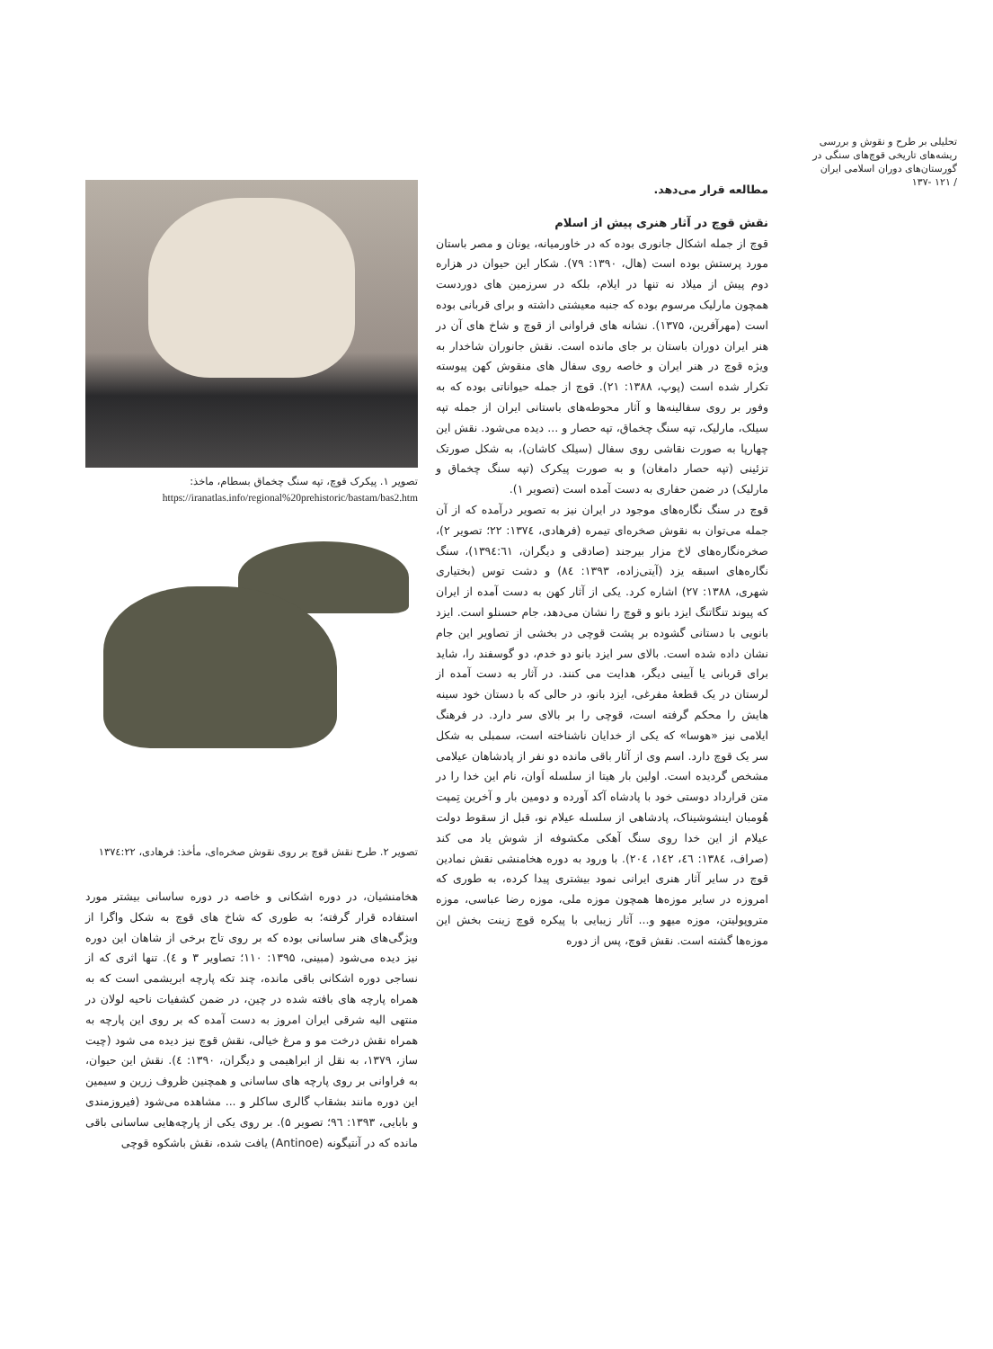تحلیلی بر طرح و نقوش و بررسی ریشه‌های تاریخی قوچ‌های سنگی در گورستان‌های دوران اسلامی ایران
/ ۱۲۱ -۱۳۷
مطالعه قرار می‌دهد.
نقش قوچ در آثار هنری پیش از اسلام
قوچ از جمله اشکال جانوری بوده که در خاورمیانه، یونان و مصر باستان مورد پرستش بوده است (هال، ۱۳۹۰: ۷۹). شکار این حیوان در هزاره دوم پیش از میلاد نه تنها در ایلام، بلکه در سرزمین های دوردست همچون مارلیک مرسوم بوده که جنبه معیشتی داشته و برای قربانی بوده است (مهرآفرین، ۱۳۷۵). نشانه های فراوانی از قوچ و شاخ های آن در هنر ایران دوران باستان بر جای مانده است. نقش جانوران شاخدار به ویژه قوچ در هنر ایران و خاصه روی سفال های منقوش کهن پیوسته تکرار شده است (پوپ، ۱۳۸۸: ۲۱). قوچ از جمله حیواناتی بوده که به وفور بر روی سفالینه‌ها و آثار محوطه‌های باستانی ایران از جمله تپه سیلک، مارلیک، تپه سنگ چخماق، تپه حصار و ... دیده می‌شود. نقش این چهارپا به صورت نقاشی روی سفال (سیلک کاشان)، به شکل صورتک تزئینی (تپه حصار دامغان) و به صورت پیکرک (تپه سنگ چخماق و مارلیک) در ضمن حفاری به دست آمده است (تصویر ۱).
قوچ در سنگ نگاره‌های موجود در ایران نیز به تصویر درآمده که از آن جمله می‌توان به نقوش صخره‌ای تیمره (فرهادی، ۱۳۷٤: ۲۲؛ تصویر ۲)، صخره‌نگاره‌های لاخ مزار بیرجند (صادقی و دیگران، ۱۳۹٤:٦۱)، سنگ نگاره‌های اسبقه یزد (آیتی‌زاده، ۱۳۹۳: ۸٤) و دشت توس (بختیاری شهری، ۱۳۸۸: ۲۷) اشاره کرد. یکی از آثار کهن به دست آمده از ایران که پیوند تنگاتنگ ایزد بانو و قوچ را نشان می‌دهد، جام حسنلو است. ایزد بانویی با دستانی گشوده بر پشت قوچی در بخشی از تصاویر این جام نشان داده شده است. بالای سر ایزد بانو دو خدم، دو گوسفند را، شاید برای قربانی یا آیینی دیگر، هدایت می کنند. در آثار به دست آمده از لرستان در یک قطعهٔ مفرغی، ایزد بانو، در حالی که با دستان خود سینه هایش را محکم گرفته است، قوچی را بر بالای سر دارد. در فرهنگ ایلامی نیز «هوسا» که یکی از خدایان ناشناخته است، سمبلی به شکل سر یک قوچ دارد. اسم وی از آثار باقی مانده دو نفر از پادشاهان عیلامی مشخص گردیده است. اولین بار هیتا از سلسله اَوان، نام این خدا را در متن قرارداد دوستی خود با پادشاه آکد آورده و دومین بار و آخرین تِمپت هُومبان اینشوشیناک، پادشاهی از سلسله عیلام نو، قبل از سقوط دولت عیلام از این خدا روی سنگ آهکی مکشوفه از شوش یاد می کند (صراف، ۱۳۸٤: ٤٦، ۱٤۲، ۲۰٤). با ورود به دوره هخامنشی نقش نمادین قوچ در سایر آثار هنری ایرانی نمود بیشتری پیدا کرده، به طوری که امروزه در سایر موزه‌ها همچون موزه ملی، موزه رضا عباسی، موزه متروپولیتن، موزه میهو و... آثار زیبایی با پیکره قوچ زینت بخش این موزه‌ها گشته است. نقش قوچ، پس از دوره
تصویر ۱. پیکرک قوچ، تپه سنگ چخماق بسطام، ماخذ:
https://iranatlas.info/regional%20prehistoric/bastam/bas2.htm
تصویر ۲. طرح نقش قوچ بر روی نقوش صخره‌ای، مأخذ: فرهادی، ۱۳۷٤:۲۲
هخامنشیان، در دوره اشکانی و خاصه در دوره ساسانی بیشتر مورد استفاده قرار گرفته؛ به طوری که شاخ های قوچ به شکل واگرا از ویژگی‌های هنر ساسانی بوده که بر روی تاج برخی از شاهان این دوره نیز دیده می‌شود (مبینی، ۱۳۹۵: ۱۱۰؛ تصاویر ۳ و ٤). تنها اثری که از نساجی دوره اشکانی باقی مانده، چند تکه پارچه ابریشمی است که به همراه پارچه های بافته شده در چین، در ضمن کشفیات ناحیه لولان در منتهی الیه شرقی ایران امروز به دست آمده که بر روی این پارچه به همراه نقش درخت مو و مرغ خیالی، نقش قوچ نیز دیده می شود (چیت ساز، ۱۳۷۹، به نقل از ابراهیمی و دیگران، ۱۳۹۰: ٤). نقش این حیوان، به فراوانی بر روی پارچه های ساسانی و همچنین ظروف زرین و سیمین این دوره مانند بشقاب گالری ساکلر و ... مشاهده می‌شود (فیروزمندی و بابایی، ۱۳۹۳: ۹٦؛ تصویر ۵). بر روی یکی از پارچه‌هایی ساسانی باقی مانده که در آنتیگونه (Antinoe) یافت شده، نقش باشکوه قوچی